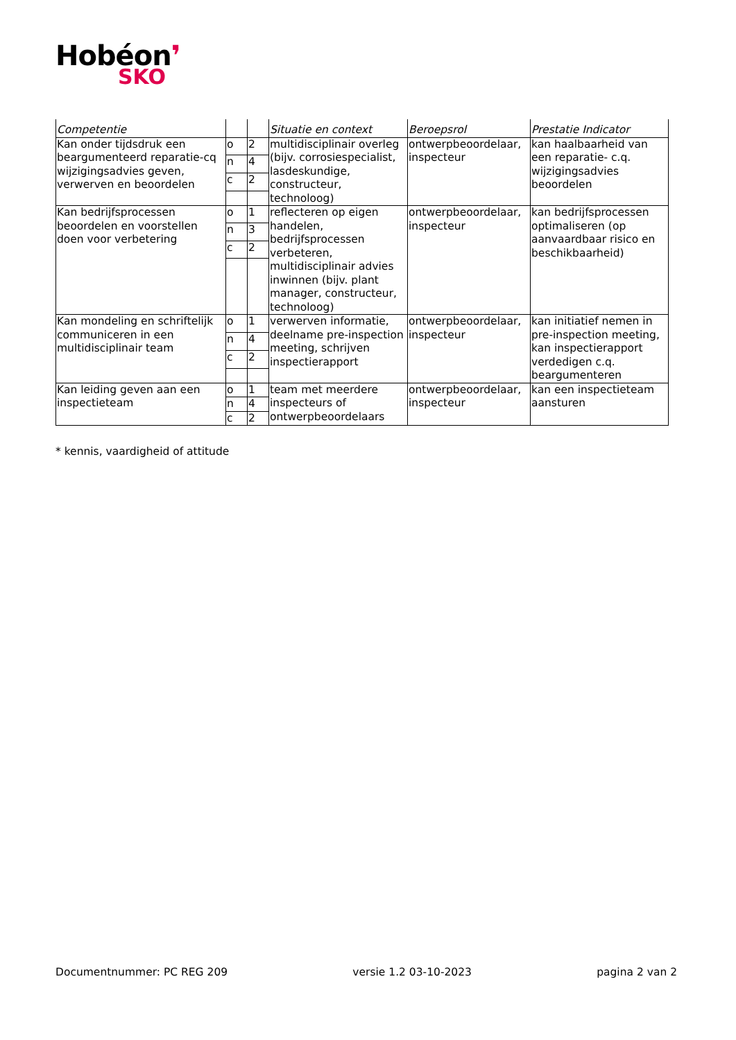Hobéon❜
SKO
| Competentie | | | Situatie en context | Beroepsrol | Prestatie Indicator |
| --- | --- | --- | --- | --- | --- |
| Kan onder tijdsdruk een beargumenteerd reparatie-cq wijzigingsadvies geven, verwerven en beoordelen | o | 2 | multidisciplinair overleg (bijv. corrosiespecialist, lasdeskundige, constructeur, technoloog) | ontwerpbeoordelaar, inspecteur | kan haalbaarheid van een reparatie- c.q. wijzigingsadvies beoordelen |
| | n | 4 | | | |
| | c | 2 | | | |
| Kan bedrijfsprocessen beoordelen en voorstellen doen voor verbetering | o | 1 | reflecteren op eigen handelen, bedrijfsprocessen verbeteren, multidisciplinair advies inwinnen (bijv. plant manager, constructeur, technoloog) | ontwerpbeoordelaar, inspecteur | kan bedrijfsprocessen optimaliseren (op aanvaardbaar risico en beschikbaarheid) |
| | n | 3 | | | |
| | c | 2 | | | |
| Kan mondeling en schriftelijk communiceren in een multidisciplinair team | o | 1 | verwerven informatie, deelname pre-inspection meeting, schrijven inspectierapport | ontwerpbeoordelaar, inspecteur | kan initiatief nemen in pre-inspection meeting, kan inspectierapport verdedigen c.q. beargumenteren |
| | n | 4 | | | |
| | c | 2 | | | |
| Kan leiding geven aan een inspectieteam | o | 1 | team met meerdere inspecteurs of ontwerpbeoordelaars | ontwerpbeoordelaar, inspecteur | kan een inspectieteam aansturen |
| | n | 4 | | | |
| | c | 2 | | | |
* kennis, vaardigheid of attitude
Documentnummer: PC REG 209 versie 1.2 03-10-2023 pagina 2 van 2